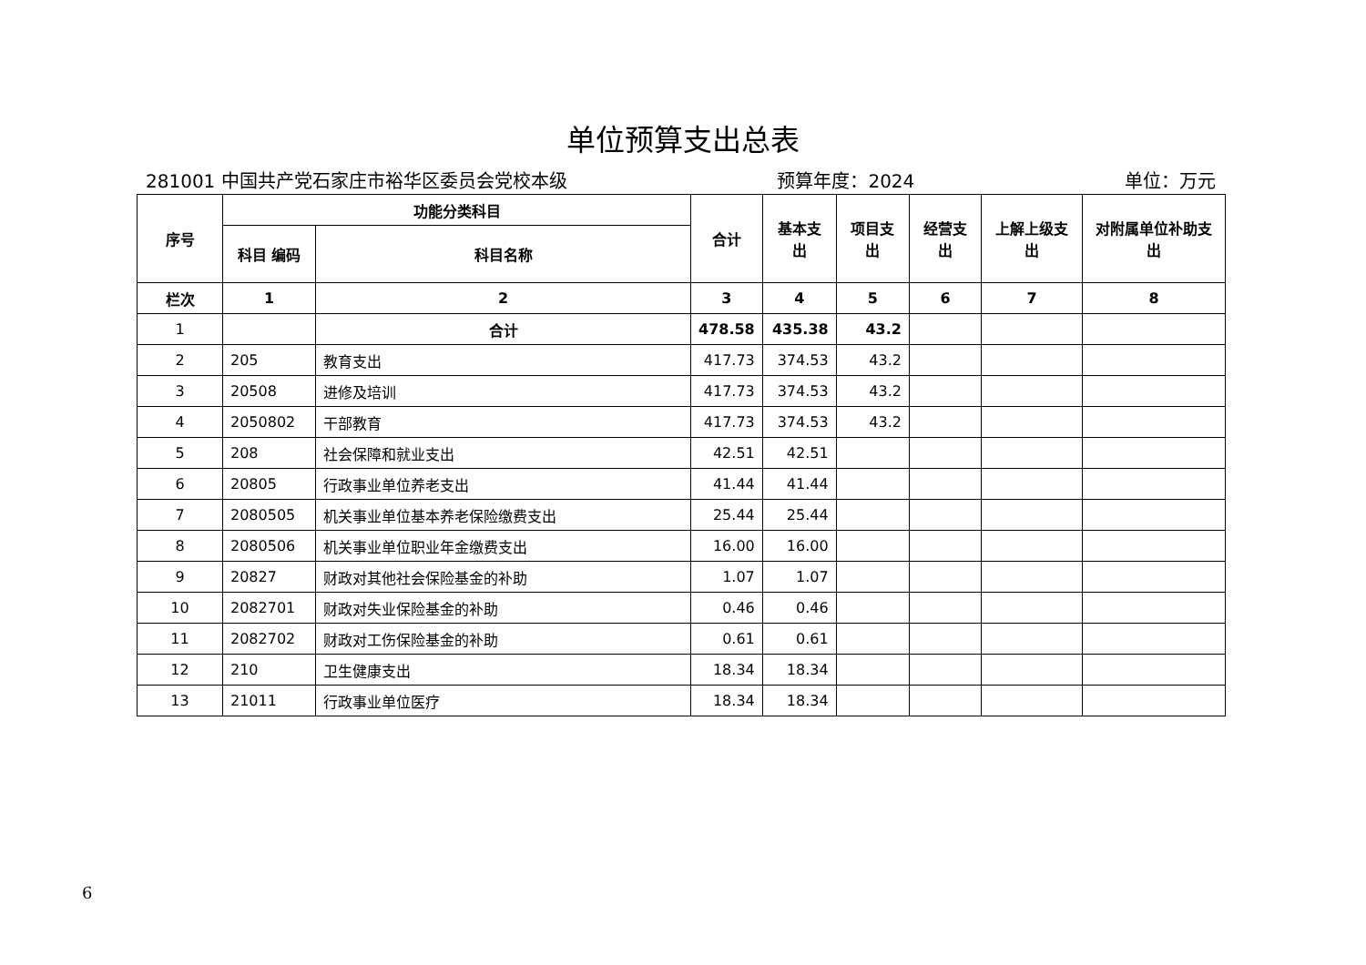单位预算支出总表
281001 中国共产党石家庄市裕华区委员会党校本级 预算年度：2024 单位：万元
| 序号 | 功能分类科目 | | 合计 | 基本支出 | 项目支出 | 经营支出 | 上解上级支出 | 对附属单位补助支出 |
| --- | --- | --- | --- | --- | --- | --- | --- | --- |
| | 科目 编码 | 科目名称 | | | | | | |
| 栏次 | 1 | 2 | 3 | 4 | 5 | 6 | 7 | 8 |
| 1 | | 合计 | 478.58 | 435.38 | 43.2 | | | |
| 2 | 205 | 教育支出 | 417.73 | 374.53 | 43.2 | | | |
| 3 | 20508 | 进修及培训 | 417.73 | 374.53 | 43.2 | | | |
| 4 | 2050802 | 干部教育 | 417.73 | 374.53 | 43.2 | | | |
| 5 | 208 | 社会保障和就业支出 | 42.51 | 42.51 | | | | |
| 6 | 20805 | 行政事业单位养老支出 | 41.44 | 41.44 | | | | |
| 7 | 2080505 | 机关事业单位基本养老保险缴费支出 | 25.44 | 25.44 | | | | |
| 8 | 2080506 | 机关事业单位职业年金缴费支出 | 16.00 | 16.00 | | | | |
| 9 | 20827 | 财政对其他社会保险基金的补助 | 1.07 | 1.07 | | | | |
| 10 | 2082701 | 财政对失业保险基金的补助 | 0.46 | 0.46 | | | | |
| 11 | 2082702 | 财政对工伤保险基金的补助 | 0.61 | 0.61 | | | | |
| 12 | 210 | 卫生健康支出 | 18.34 | 18.34 | | | | |
| 13 | 21011 | 行政事业单位医疗 | 18.34 | 18.34 | | | | |
6